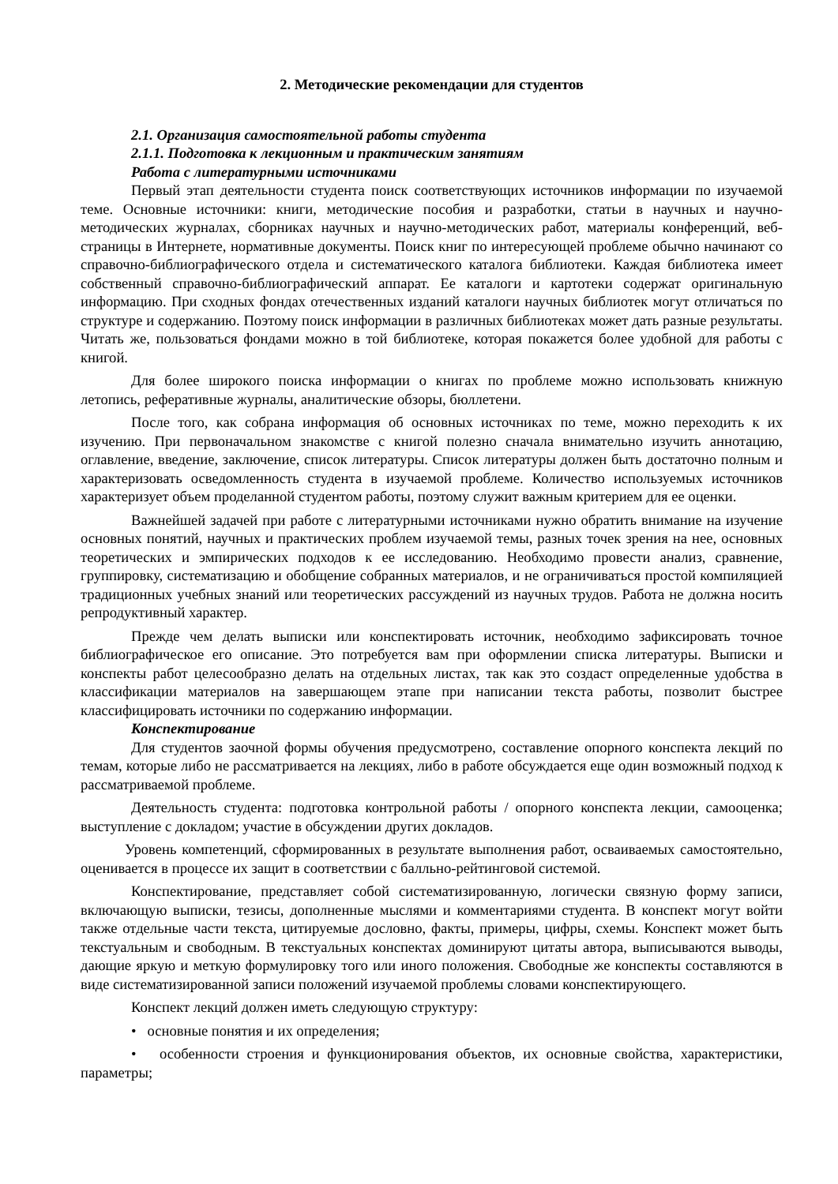2. Методические рекомендации для студентов
2.1. Организация самостоятельной работы студента
2.1.1. Подготовка к лекционным и практическим занятиям
Работа с литературными источниками
Первый этап деятельности студента поиск соответствующих источников информации по изучаемой теме. Основные источники: книги, методические пособия и разработки, статьи в научных и научно-методических журналах, сборниках научных и научно-методических работ, материалы конференций, веб-страницы в Интернете, нормативные документы. Поиск книг по интересующей проблеме обычно начинают со справочно-библиографического отдела и систематического каталога библиотеки. Каждая библиотека имеет собственный справочно-библиографический аппарат. Ее каталоги и картотеки содержат оригинальную информацию. При сходных фондах отечественных изданий каталоги научных библиотек могут отличаться по структуре и содержанию. Поэтому поиск информации в различных библиотеках может дать разные результаты. Читать же, пользоваться фондами можно в той библиотеке, которая покажется более удобной для работы с книгой.
Для более широкого поиска информации о книгах по проблеме можно использовать книжную летопись, реферативные журналы, аналитические обзоры, бюллетени.
После того, как собрана информация об основных источниках по теме, можно переходить к их изучению. При первоначальном знакомстве с книгой полезно сначала внимательно изучить аннотацию, оглавление, введение, заключение, список литературы. Список литературы должен быть достаточно полным и характеризовать осведомленность студента в изучаемой проблеме. Количество используемых источников характеризует объем проделанной студентом работы, поэтому служит важным критерием для ее оценки.
Важнейшей задачей при работе с литературными источниками нужно обратить внимание на изучение основных понятий, научных и практических проблем изучаемой темы, разных точек зрения на нее, основных теоретических и эмпирических подходов к ее исследованию. Необходимо провести анализ, сравнение, группировку, систематизацию и обобщение собранных материалов, и не ограничиваться простой компиляцией традиционных учебных знаний или теоретических рассуждений из научных трудов. Работа не должна носить репродуктивный характер.
Прежде чем делать выписки или конспектировать источник, необходимо зафиксировать точное библиографическое его описание. Это потребуется вам при оформлении списка литературы. Выписки и конспекты работ целесообразно делать на отдельных листах, так как это создаст определенные удобства в классификации материалов на завершающем этапе при написании текста работы, позволит быстрее классифицировать источники по содержанию информации.
Конспектирование
Для студентов заочной формы обучения предусмотрено, составление опорного конспекта лекций по темам, которые либо не рассматривается на лекциях, либо в работе обсуждается еще один возможный подход к рассматриваемой проблеме.
Деятельность студента: подготовка контрольной работы / опорного конспекта лекции, самооценка; выступление с докладом; участие в обсуждении других докладов.
Уровень компетенций, сформированных в результате выполнения работ, осваиваемых самостоятельно, оценивается в процессе их защит в соответствии с балльно-рейтинговой системой.
Конспектирование, представляет собой систематизированную, логически связную форму записи, включающую выписки, тезисы, дополненные мыслями и комментариями студента. В конспект могут войти также отдельные части текста, цитируемые дословно, факты, примеры, цифры, схемы. Конспект может быть текстуальным и свободным. В текстуальных конспектах доминируют цитаты автора, выписываются выводы, дающие яркую и меткую формулировку того или иного положения. Свободные же конспекты составляются в виде систематизированной записи положений изучаемой проблемы словами конспектирующего.
Конспект лекций должен иметь следующую структуру:
• основные понятия и их определения;
• особенности строения и функционирования объектов, их основные свойства, характеристики, параметры;